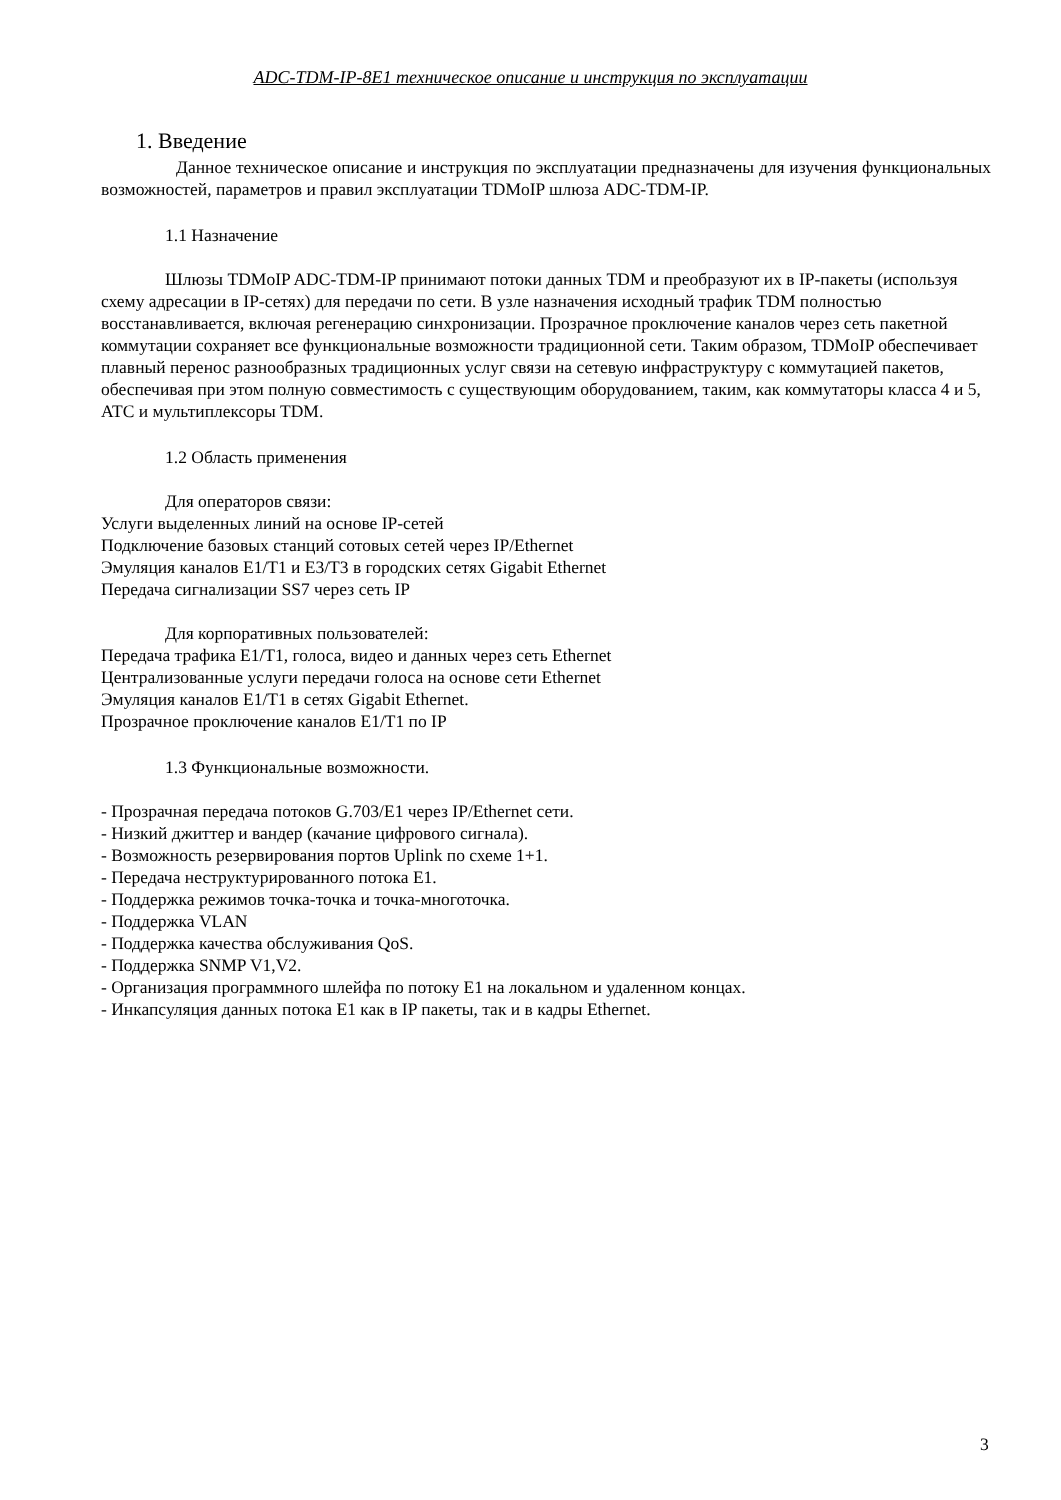ADC-TDM-IP-8E1 техническое описание и инструкция по эксплуатации
1. Введение
Данное техническое описание и инструкция по эксплуатации предназначены для изучения функциональных возможностей, параметров и правил эксплуатации TDMoIP шлюза ADC-TDM-IP.
1.1 Назначение
Шлюзы TDMoIP ADC-TDM-IP принимают потоки данных TDM и преобразуют их в IP-пакеты (используя схему адресации в IP-сетях) для передачи по сети. В узле назначения исходный трафик TDM полностью восстанавливается, включая регенерацию синхронизации. Прозрачное проключение каналов через сеть пакетной коммутации сохраняет все функциональные возможности традиционной сети. Таким образом, TDMoIP обеспечивает плавный перенос разнообразных традиционных услуг связи на сетевую инфраструктуру с коммутацией пакетов, обеспечивая при этом полную совместимость с существующим оборудованием, таким, как коммутаторы класса 4 и 5, АТС и мультиплексоры TDM.
1.2 Область применения
Для операторов связи:
Услуги выделенных линий на основе IP-сетей
Подключение базовых станций сотовых сетей через IP/Ethernet
Эмуляция каналов E1/T1 и E3/T3 в городских сетях Gigabit Ethernet
Передача сигнализации SS7 через сеть IP
Для корпоративных пользователей:
Передача трафика E1/T1, голоса, видео и данных через сеть Ethernet
Централизованные услуги передачи голоса на основе сети Ethernet
Эмуляция каналов E1/T1 в сетях Gigabit Ethernet.
Прозрачное проключение каналов E1/T1 по IP
1.3 Функциональные возможности.
- Прозрачная передача потоков G.703/E1 через IP/Ethernet сети.
- Низкий джиттер и вандер (качание цифрового сигнала).
- Возможность резервирования портов Uplink по схеме 1+1.
- Передача неструктурированного потока E1.
- Поддержка режимов точка-точка и точка-многоточка.
- Поддержка VLAN
- Поддержка качества обслуживания QoS.
- Поддержка SNMP V1,V2.
- Организация программного шлейфа по потоку E1 на локальном и удаленном концах.
- Инкапсуляция данных потока E1 как в IP пакеты, так и в кадры Ethernet.
3